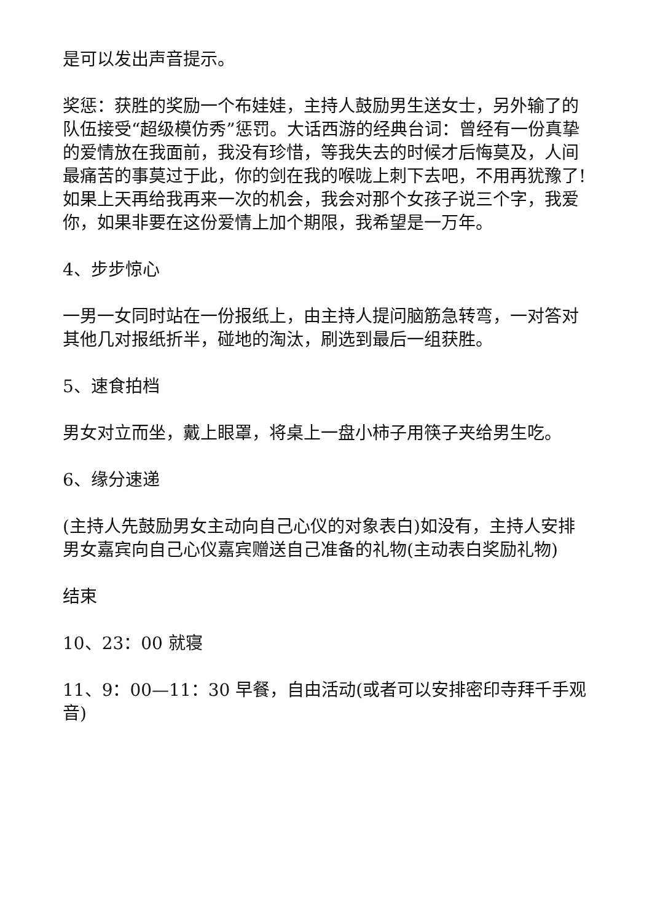是可以发出声音提示。
奖惩：获胜的奖励一个布娃娃，主持人鼓励男生送女士，另外输了的队伍接受“超级模仿秀”惩罚。大话西游的经典台词：曾经有一份真挚的爱情放在我面前，我没有珍惜，等我失去的时候才后悔莫及，人间最痛苦的事莫过于此，你的剑在我的喉咙上刺下去吧，不用再犹豫了!如果上天再给我再来一次的机会，我会对那个女孩子说三个字，我爱你，如果非要在这份爱情上加个期限，我希望是一万年。
4、步步惊心
一男一女同时站在一份报纸上，由主持人提问脑筋急转弯，一对答对其他几对报纸折半，碰地的淘汰，刷选到最后一组获胜。
5、速食拍档
男女对立而坐，戴上眼罩，将桌上一盘小柿子用筷子夹给男生吃。
6、缘分速递
(主持人先鼓励男女主动向自己心仪的对象表白)如没有，主持人安排男女嘉宾向自己心仪嘉宾赠送自己准备的礼物(主动表白奖励礼物)
结束
10、23：00 就寝
11、9：00—11：30 早餐，自由活动(或者可以安排密印寺拜千手观音)